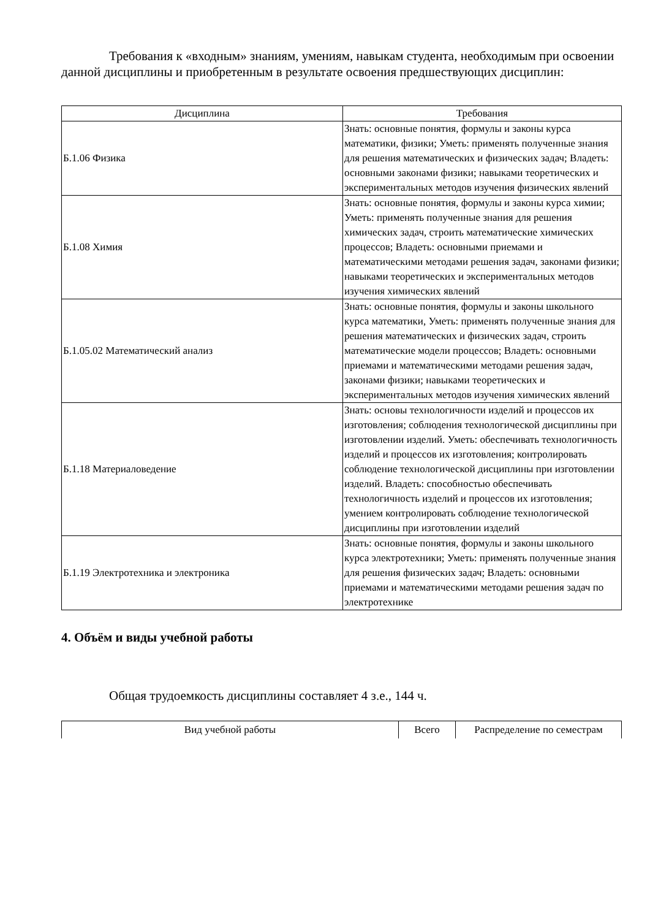Требования к «входным» знаниям, умениям, навыкам студента, необходимым при освоении данной дисциплины и приобретенным в результате освоения предшествующих дисциплин:
| Дисциплина | Требования |
| --- | --- |
| Б.1.06 Физика | Знать: основные понятия, формулы и законы курса математики, физики; Уметь: применять полученные знания для решения математических и физических задач; Владеть: основными законами физики; навыками теоретических и экспериментальных методов изучения физических явлений |
| Б.1.08 Химия | Знать: основные понятия, формулы и законы курса химии; Уметь: применять полученные знания для решения химических задач, строить математические химических процессов; Владеть: основными приемами и математическими методами решения задач, законами физики; навыками теоретических и экспериментальных методов изучения химических явлений |
| Б.1.05.02 Математический анализ | Знать: основные понятия, формулы и законы школьного курса математики, Уметь: применять полученные знания для решения математических и физических задач, строить математические модели процессов; Владеть: основными приемами и математическими методами решения задач, законами физики; навыками теоретических и экспериментальных методов изучения химических явлений |
| Б.1.18 Материаловедение | Знать: основы технологичности изделий и процессов их изготовления; соблюдения технологической дисциплины при изготовлении изделий. Уметь: обеспечивать технологичность изделий и процессов их изготовления; контролировать соблюдение технологической дисциплины при изготовлении изделий. Владеть: способностью обеспечивать технологичность изделий и процессов их изготовления; умением контролировать соблюдение технологической дисциплины при изготовлении изделий |
| Б.1.19 Электротехника и электроника | Знать: основные понятия, формулы и законы школьного курса электротехники; Уметь: применять полученные знания для решения физических задач; Владеть: основными приемами и математическими методами решения задач по электротехнике |
4. Объём и виды учебной работы
Общая трудоемкость дисциплины составляет 4 з.е., 144 ч.
| Вид учебной работы | Всего | Распределение по семестрам |
| --- | --- | --- |